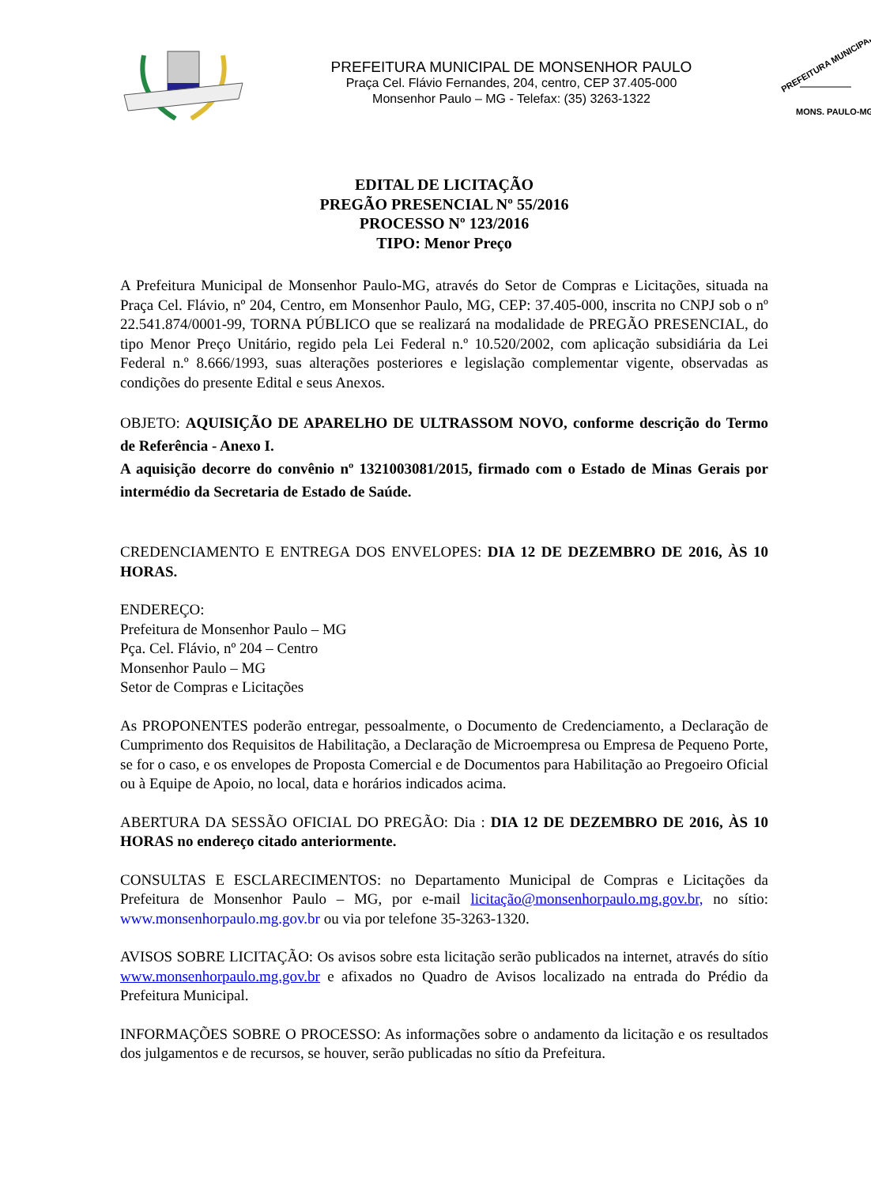PREFEITURA MUNICIPAL DE MONSENHOR PAULO
Praça Cel. Flávio Fernandes, 204, centro, CEP 37.405-000
Monsenhor Paulo – MG - Telefax: (35) 3263-1322
PREFEITURA MUNICIPAL
MONS. PAULO-MG
EDITAL DE LICITAÇÃO
PREGÃO PRESENCIAL Nº 55/2016
PROCESSO Nº 123/2016
TIPO: Menor Preço
A Prefeitura Municipal de Monsenhor Paulo-MG, através do Setor de Compras e Licitações, situada na Praça Cel. Flávio, nº 204, Centro, em Monsenhor Paulo, MG, CEP: 37.405-000, inscrita no CNPJ sob o nº 22.541.874/0001-99, TORNA PÚBLICO que se realizará na modalidade de PREGÃO PRESENCIAL, do tipo Menor Preço Unitário, regido pela Lei Federal n.º 10.520/2002, com aplicação subsidiária da Lei Federal n.º 8.666/1993, suas alterações posteriores e legislação complementar vigente, observadas as condições do presente Edital e seus Anexos.
OBJETO: AQUISIÇÃO DE APARELHO DE ULTRASSOM NOVO, conforme descrição do Termo de Referência - Anexo I.
A aquisição decorre do convênio nº 1321003081/2015, firmado com o Estado de Minas Gerais por intermédio da Secretaria de Estado de Saúde.
CREDENCIAMENTO E ENTREGA DOS ENVELOPES: DIA 12 DE DEZEMBRO DE 2016, ÀS 10 HORAS.
ENDEREÇO:
Prefeitura de Monsenhor Paulo – MG
Pça. Cel. Flávio, nº 204 – Centro
Monsenhor Paulo – MG
Setor de Compras e Licitações
As PROPONENTES poderão entregar, pessoalmente, o Documento de Credenciamento, a Declaração de Cumprimento dos Requisitos de Habilitação, a Declaração de Microempresa ou Empresa de Pequeno Porte, se for o caso, e os envelopes de Proposta Comercial e de Documentos para Habilitação ao Pregoeiro Oficial ou à Equipe de Apoio, no local, data e horários indicados acima.
ABERTURA DA SESSÃO OFICIAL DO PREGÃO: Dia : DIA 12 DE DEZEMBRO DE 2016, ÀS 10 HORAS no endereço citado anteriormente.
CONSULTAS E ESCLARECIMENTOS: no Departamento Municipal de Compras e Licitações da Prefeitura de Monsenhor Paulo – MG, por e-mail licitação@monsenhorpaulo.mg.gov.br, no sítio: www.monsenhorpaulo.mg.gov.br ou via por telefone 35-3263-1320.
AVISOS SOBRE LICITAÇÃO: Os avisos sobre esta licitação serão publicados na internet, através do sítio www.monsenhorpaulo.mg.gov.br e afixados no Quadro de Avisos localizado na entrada do Prédio da Prefeitura Municipal.
INFORMAÇÕES SOBRE O PROCESSO: As informações sobre o andamento da licitação e os resultados dos julgamentos e de recursos, se houver, serão publicadas no sítio da Prefeitura.